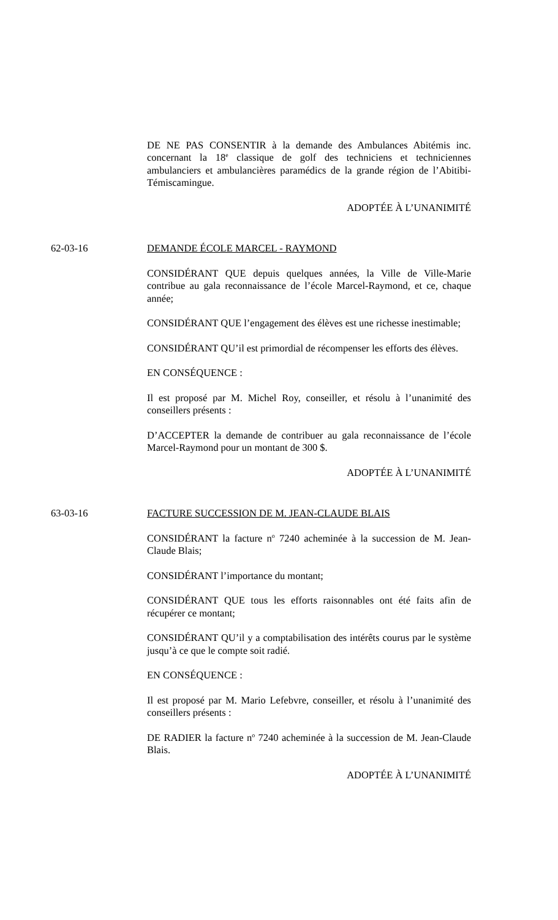DE NE PAS CONSENTIR à la demande des Ambulances Abitémis inc. concernant la 18<sup>e</sup> classique de golf des techniciens et techniciennes ambulanciers et ambulancières paramédics de la grande région de l’Abitibi-Témiscamingue.
ADOPTÉE À L’UNANIMITÉ
62-03-16 DEMANDE ÉCOLE MARCEL - RAYMOND
CONSIDÉRANT QUE depuis quelques années, la Ville de Ville-Marie contribue au gala reconnaissance de l’école Marcel-Raymond, et ce, chaque année;
CONSIDÉRANT QUE l’engagement des élèves est une richesse inestimable;
CONSIDÉRANT QU’il est primordial de récompenser les efforts des élèves.
EN CONSÉQUENCE :
Il est proposé par M. Michel Roy, conseiller, et résolu à l’unanimité des conseillers présents :
D’ACCEPTER la demande de contribuer au gala reconnaissance de l’école Marcel-Raymond pour un montant de 300 $.
ADOPTÉE À L’UNANIMITÉ
63-03-16 FACTURE SUCCESSION DE M. JEAN-CLAUDE BLAIS
CONSIDÉRANT la facture n<sup>o</sup> 7240 acheminée à la succession de M. Jean-Claude Blais;
CONSIDÉRANT l’importance du montant;
CONSIDÉRANT QUE tous les efforts raisonnables ont été faits afin de récupérer ce montant;
CONSIDÉRANT QU’il y a comptabilisation des intérêts courus par le système jusqu’à ce que le compte soit radié.
EN CONSÉQUENCE :
Il est proposé par M. Mario Lefebvre, conseiller, et résolu à l’unanimité des conseillers présents :
DE RADIER la facture n<sup>o</sup> 7240 acheminée à la succession de M. Jean-Claude Blais.
ADOPTÉE À L’UNANIMITÉ